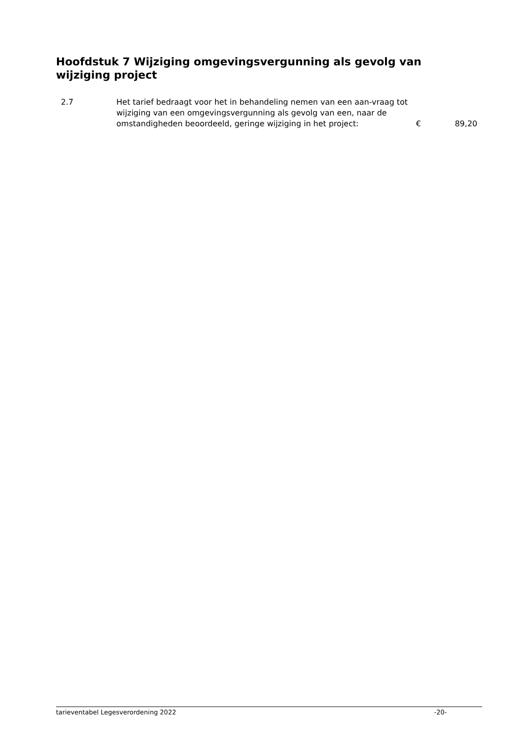Hoofdstuk 7 Wijziging omgevingsvergunning als gevolg van wijziging project
2.7 Het tarief bedraagt voor het in behandeling nemen van een aan-vraag tot wijziging van een omgevingsvergunning als gevolg van een, naar de omstandigheden beoordeeld, geringe wijziging in het project:
€ 89,20
tarieventabel Legesverordening 2022 -20-